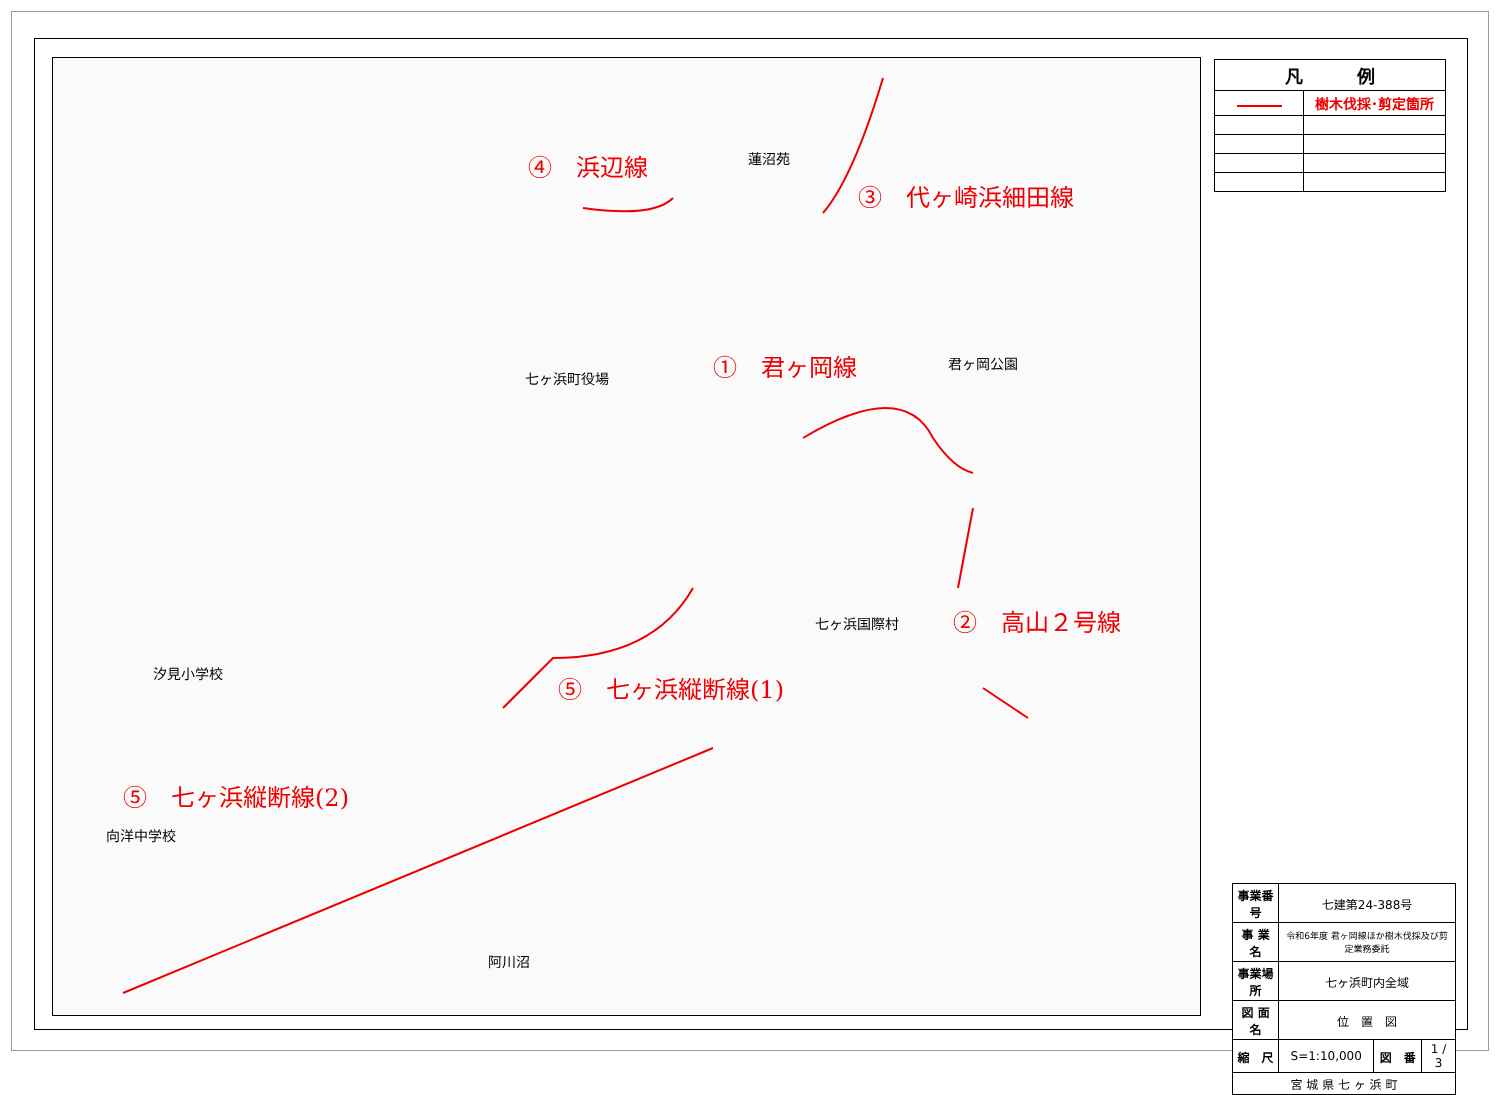④　浜辺線 蓮沼苑
③　代ヶ崎浜細田線
①　君ヶ岡線 君ヶ岡公園
七ヶ浜町役場
②　高山２号線
七ヶ浜国際村
汐見小学校 ⑤　七ヶ浜縦断線(1)
⑤　七ヶ浜縦断線(2)
向洋中学校
阿川沼
| 凡 例 | |
| --- | --- |
| | 樹木伐採･剪定箇所 |
| 事業番号 | 七建第24-388号 | | |
| 事 業 名 | 令和6年度 君ヶ岡線ほか樹木伐採及び剪定業務委託 | | |
| 事業場所 | 七ヶ浜町内全域 | | |
| 図 面 名 | 位 置 図 | | |
| 縮 尺 | S=1:10,000 | 図 番 | 1 / 3 |
| 宮 城 県 七 ヶ 浜 町 | | | |